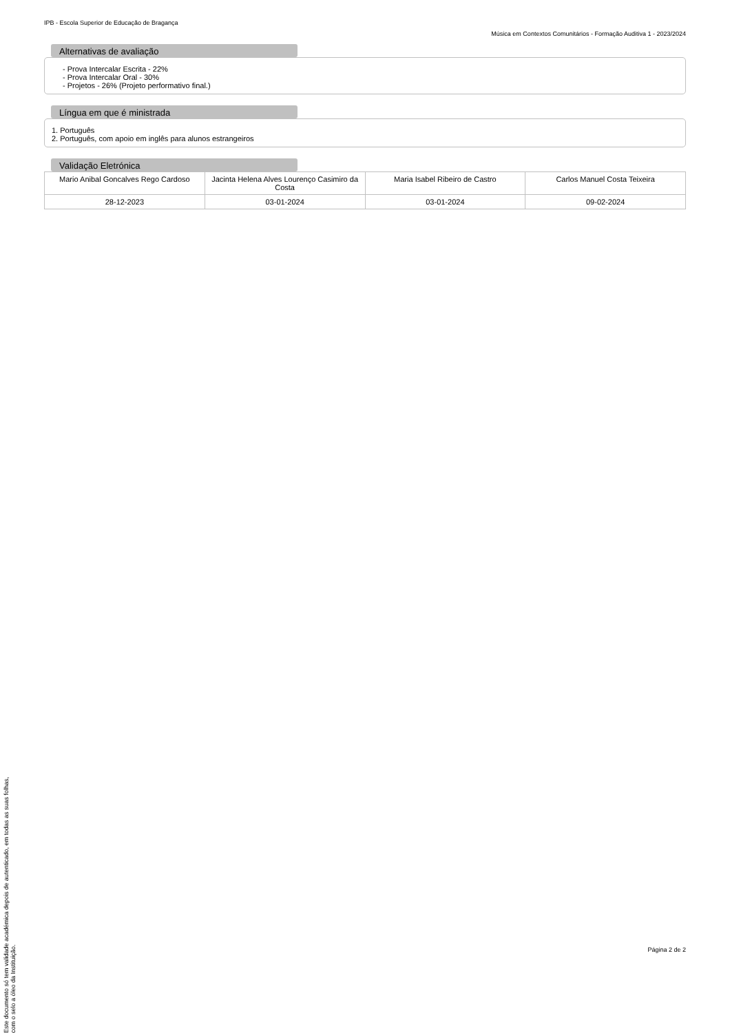IPB - Escola Superior de Educação de Bragança
Música em Contextos Comunitários - Formação Auditiva 1 - 2023/2024
Alternativas de avaliação
- Prova Intercalar Escrita - 22%
- Prova Intercalar Oral - 30%
- Projetos - 26% (Projeto performativo final.)
Língua em que é ministrada
1. Português
2. Português, com apoio em inglês para alunos estrangeiros
Validação Eletrónica
| Mario Anibal Goncalves Rego Cardoso | Jacinta Helena Alves Lourenço Casimiro da Costa | Maria Isabel Ribeiro de Castro | Carlos Manuel Costa Teixeira |
| 28-12-2023 | 03-01-2024 | 03-01-2024 | 09-02-2024 |
Este documento só tem validade académica depois de autenticado, em todas as suas folhas, com o selo a óleo da Instituição.
Página 2 de 2